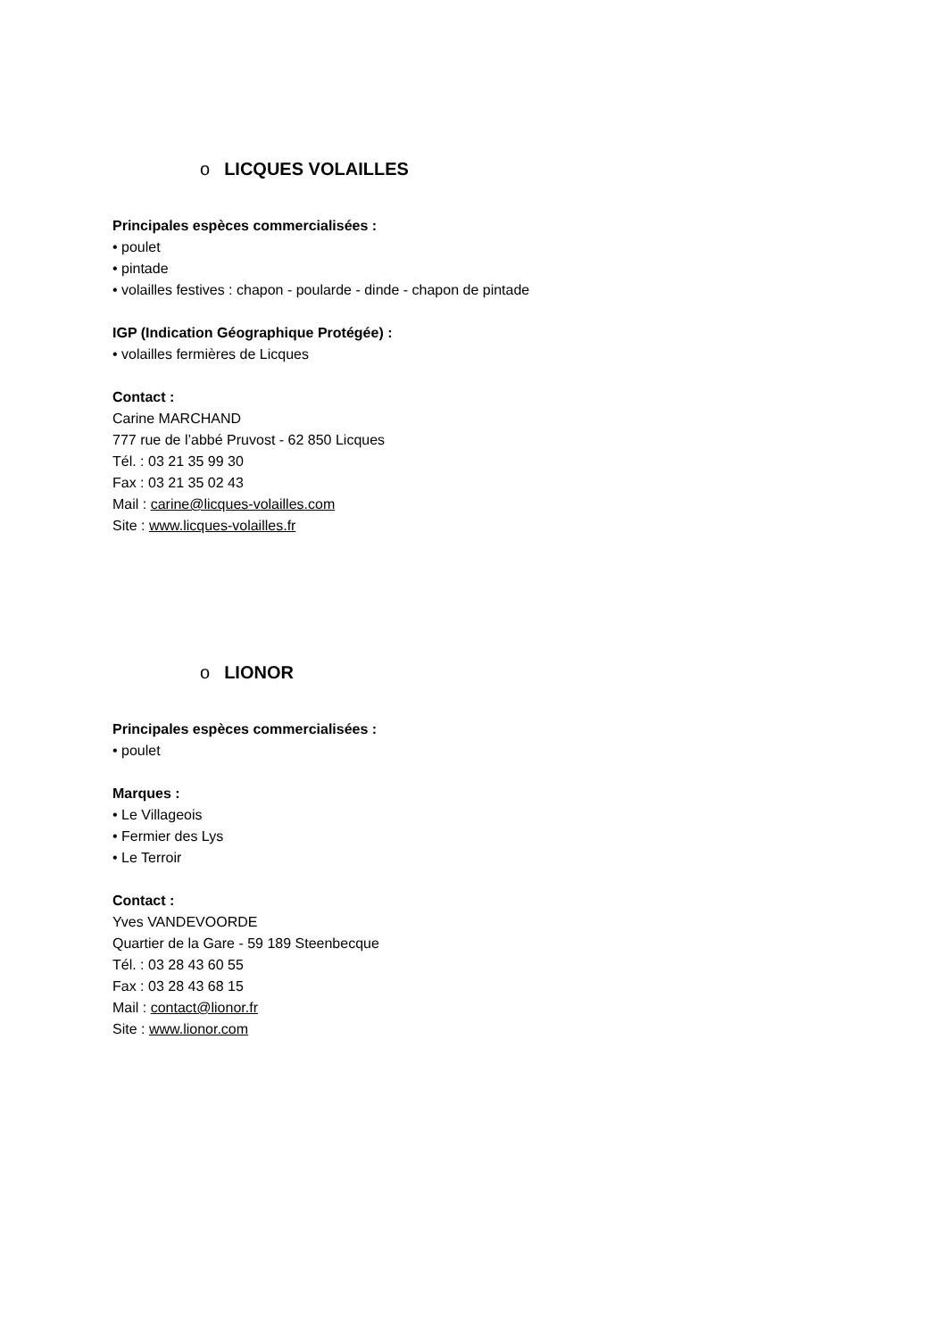o LICQUES VOLAILLES
Principales espèces commercialisées :
• poulet
• pintade
• volailles festives : chapon - poularde - dinde - chapon de pintade
IGP (Indication Géographique Protégée) :
• volailles fermières de Licques
Contact :
Carine MARCHAND
777 rue de l’abbé Pruvost - 62 850 Licques
Tél. : 03 21 35 99 30
Fax : 03 21 35 02 43
Mail : carine@licques-volailles.com
Site : www.licques-volailles.fr
o LIONOR
Principales espèces commercialisées :
• poulet
Marques :
• Le Villageois
• Fermier des Lys
• Le Terroir
Contact :
Yves VANDEVOORDE
Quartier de la Gare - 59 189 Steenbecque
Tél. : 03 28 43 60 55
Fax : 03 28 43 68 15
Mail : contact@lionor.fr
Site : www.lionor.com